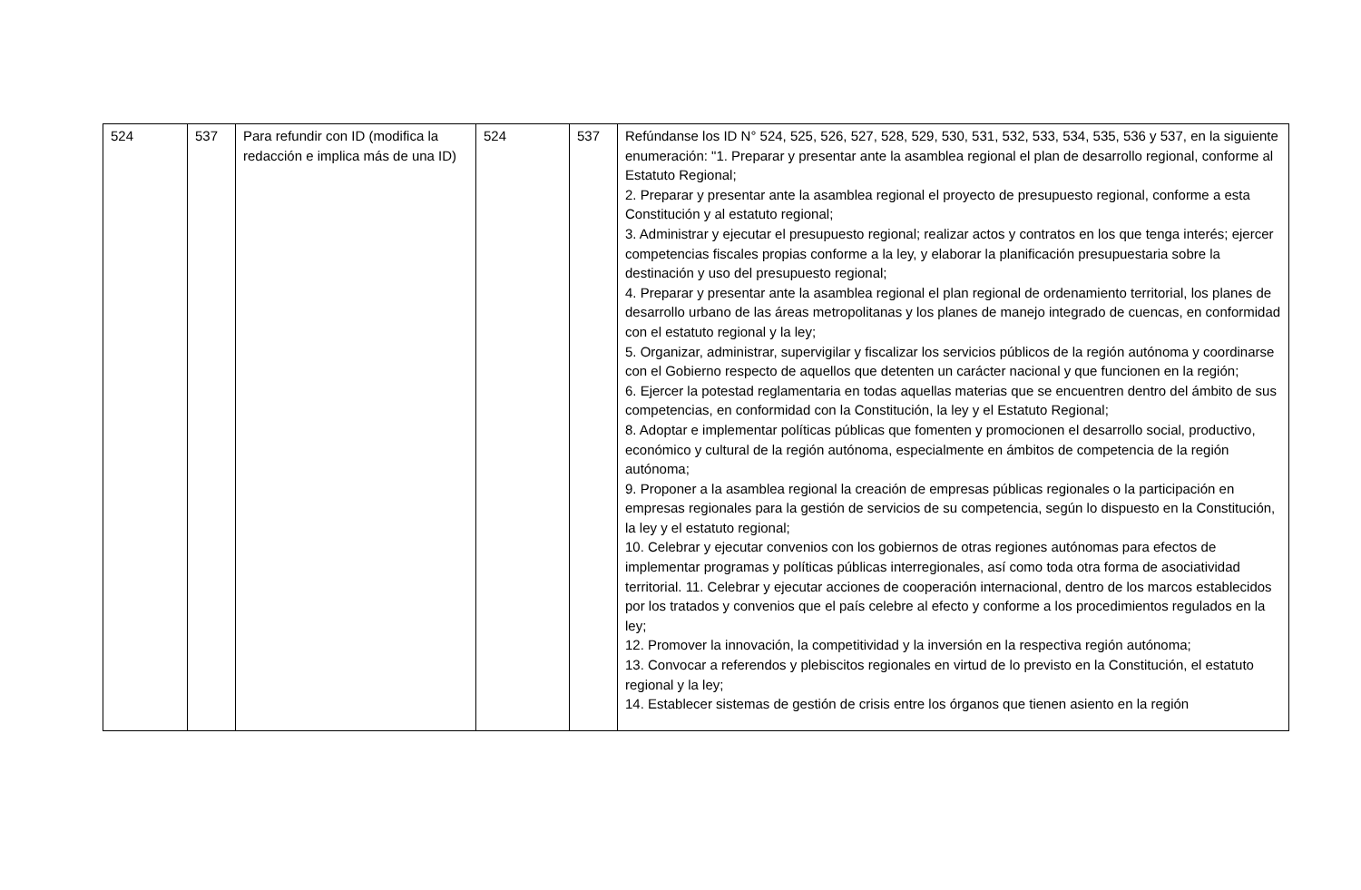| 524 | 537 | Para refundir con ID (modifica la redacción e implica más de una ID) | 524 | 537 | Refúndanse los ID N° 524, 525, 526, 527, 528, 529, 530, 531, 532, 533, 534, 535, 536 y 537, en la siguiente enumeración: "1. Preparar y presentar ante la asamblea regional el plan de desarrollo regional, conforme al Estatuto Regional; 2. Preparar y presentar ante la asamblea regional el proyecto de presupuesto regional, conforme a esta Constitución y al estatuto regional; 3. Administrar y ejecutar el presupuesto regional; realizar actos y contratos en los que tenga interés; ejercer competencias fiscales propias conforme a la ley, y elaborar la planificación presupuestaria sobre la destinación y uso del presupuesto regional; 4. Preparar y presentar ante la asamblea regional el plan regional de ordenamiento territorial, los planes de desarrollo urbano de las áreas metropolitanas y los planes de manejo integrado de cuencas, en conformidad con el estatuto regional y la ley; 5. Organizar, administrar, supervigilar y fiscalizar los servicios públicos de la región autónoma y coordinarse con el Gobierno respecto de aquellos que detenten un carácter nacional y que funcionen en la región; 6. Ejercer la potestad reglamentaria en todas aquellas materias que se encuentren dentro del ámbito de sus competencias, en conformidad con la Constitución, la ley y el Estatuto Regional; 8. Adoptar e implementar políticas públicas que fomenten y promocionen el desarrollo social, productivo, económico y cultural de la región autónoma, especialmente en ámbitos de competencia de la región autónoma; 9. Proponer a la asamblea regional la creación de empresas públicas regionales o la participación en empresas regionales para la gestión de servicios de su competencia, según lo dispuesto en la Constitución, la ley y el estatuto regional; 10. Celebrar y ejecutar convenios con los gobiernos de otras regiones autónomas para efectos de implementar programas y políticas públicas interregionales, así como toda otra forma de asociatividad territorial. 11. Celebrar y ejecutar acciones de cooperación internacional, dentro de los marcos establecidos por los tratados y convenios que el país celebre al efecto y conforme a los procedimientos regulados en la ley; 12. Promover la innovación, la competitividad y la inversión en la respectiva región autónoma; 13. Convocar a referendos y plebiscitos regionales en virtud de lo previsto en la Constitución, el estatuto regional y la ley; 14. Establecer sistemas de gestión de crisis entre los órganos que tienen asiento en la región |